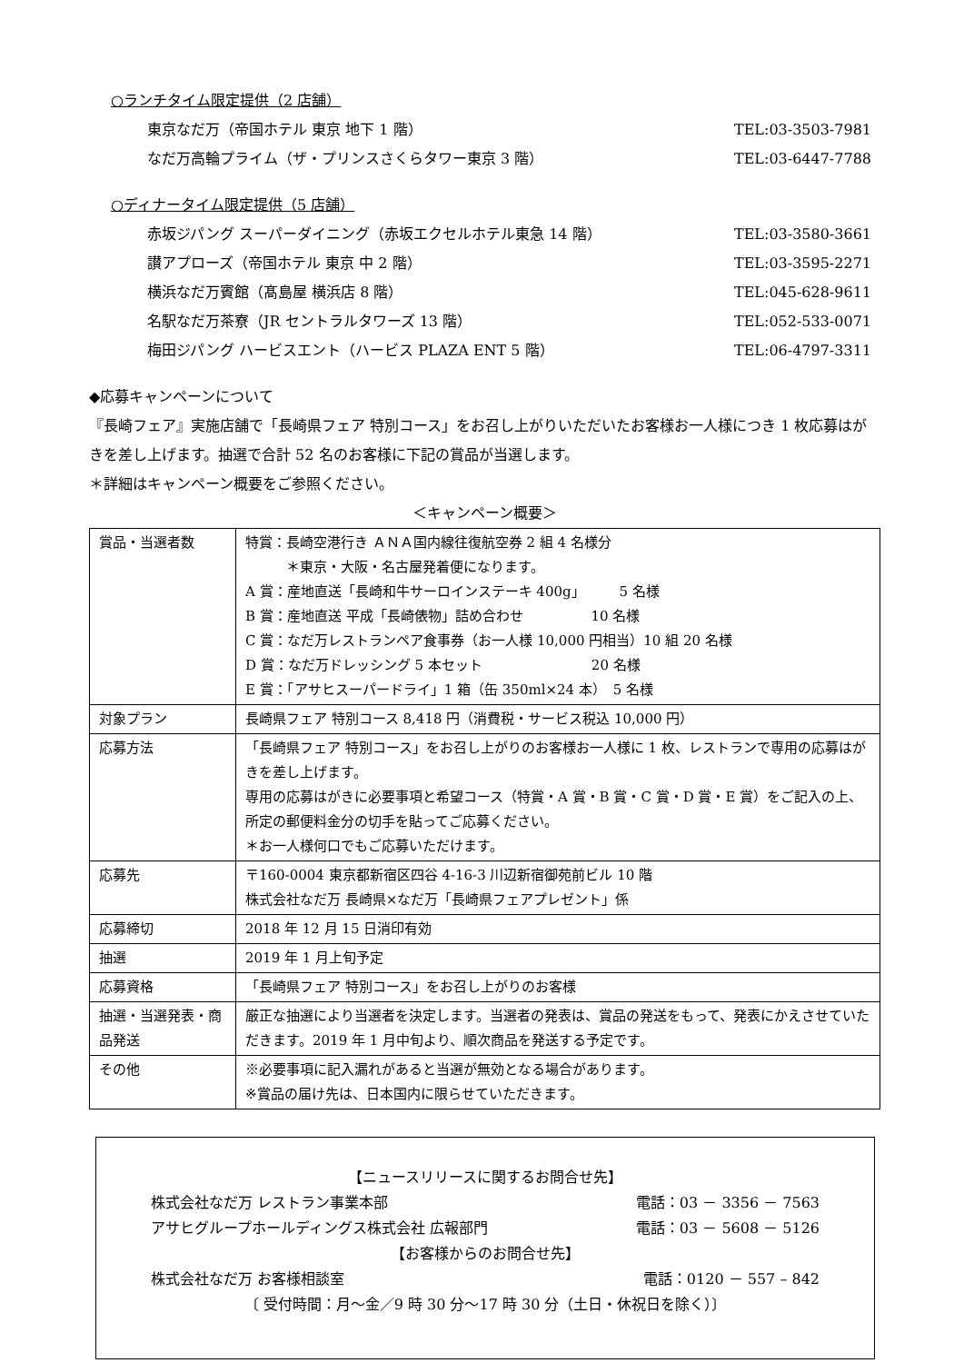○ランチタイム限定提供（2 店舗）
東京なだ万（帝国ホテル 東京 地下 1 階） TEL:03-3503-7981
なだ万高輪プライム（ザ・プリンスさくらタワー東京 3 階） TEL:03-6447-7788
○ディナータイム限定提供（5 店舗）
赤坂ジパング スーパーダイニング（赤坂エクセルホテル東急 14 階） TEL:03-3580-3661
讃アプローズ（帝国ホテル 東京 中 2 階） TEL:03-3595-2271
横浜なだ万賓館（髙島屋 横浜店 8 階） TEL:045-628-9611
名駅なだ万茶寮（JR セントラルタワーズ 13 階） TEL:052-533-0071
梅田ジパング ハービスエント（ハービス PLAZA ENT 5 階） TEL:06-4797-3311
◆応募キャンペーンについて
『長崎フェア』実施店舗で「長崎県フェア 特別コース」をお召し上がりいただいたお客様お一人様につき 1 枚応募はがきを差し上げます。抽選で合計 52 名のお客様に下記の賞品が当選します。
＊詳細はキャンペーン概要をご参照ください。
＜キャンペーン概要＞
| 賞品・当選者数 | 特賞：長崎空港行き ＡＮＡ国内線往復航空券 2 組 4 名様分 ＊東京・大阪・名古屋発着便になります。 A 賞：産地直送「長崎和牛サーロインステーキ 400g」 5 名様 B 賞：産地直送 平成「長崎俵物」詰め合わせ 10 名様 C 賞：なだ万レストランペア食事券（お一人様 10,000 円相当）10 組 20 名様 D 賞：なだ万ドレッシング 5 本セット 20 名様 E 賞：「アサヒスーパードライ」1 箱（缶 350ml×24 本） 5 名様 |
| 対象プラン | 長崎県フェア 特別コース 8,418 円（消費税・サービス税込 10,000 円） |
| 応募方法 | 「長崎県フェア 特別コース」をお召し上がりのお客様お一人様に 1 枚、レストランで専用の応募はがきを差し上げます。 専用の応募はがきに必要事項と希望コース（特賞・A 賞・B 賞・C 賞・D 賞・E 賞）をご記入の上、所定の郵便料金分の切手を貼ってご応募ください。 ＊お一人様何口でもご応募いただけます。 |
| 応募先 | 〒160-0004 東京都新宿区四谷 4-16-3 川辺新宿御苑前ビル 10 階 株式会社なだ万 長崎県×なだ万「長崎県フェアプレゼント」係 |
| 応募締切 | 2018 年 12 月 15 日消印有効 |
| 抽選 | 2019 年 1 月上旬予定 |
| 応募資格 | 「長崎県フェア 特別コース」をお召し上がりのお客様 |
| 抽選・当選発表・商品発送 | 厳正な抽選により当選者を決定します。当選者の発表は、賞品の発送をもって、発表にかえさせていただきます。2019 年 1 月中旬より、順次商品を発送する予定です。 |
| その他 | ※必要事項に記入漏れがあると当選が無効となる場合があります。 ※賞品の届け先は、日本国内に限らせていただきます。 |
【ニュースリリースに関するお問合せ先】
株式会社なだ万 レストラン事業本部 電話：03 － 3356 － 7563
アサヒグループホールディングス株式会社 広報部門 電話：03 － 5608 － 5126
【お客様からのお問合せ先】
株式会社なだ万 お客様相談室 電話：0120 － 557 – 842
〔 受付時間：月～金／9 時 30 分～17 時 30 分（土日・休祝日を除く）〕